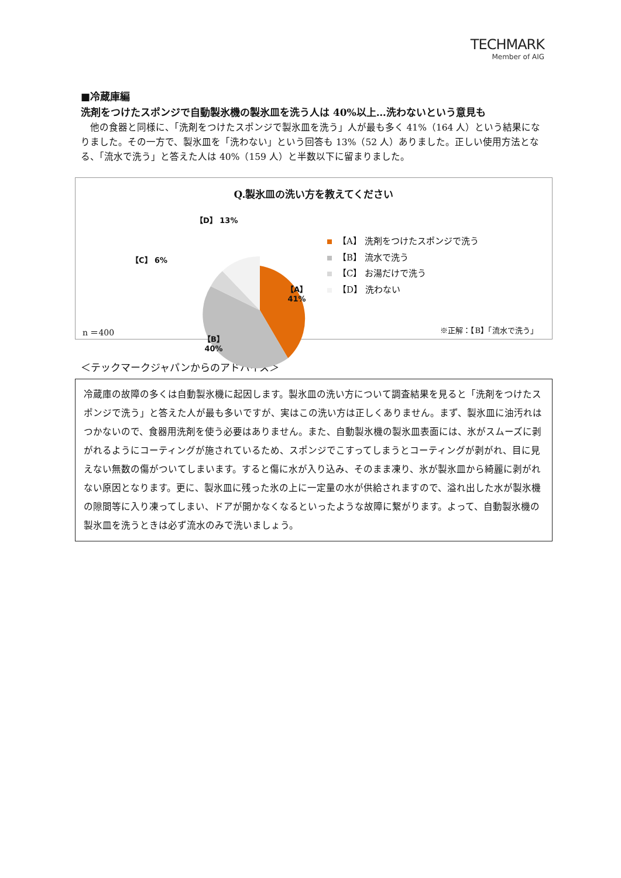TECHMARK
Member of AIG
■冷蔵庫編
洗剤をつけたスポンジで自動製氷機の製氷皿を洗う人は 40%以上…洗わないという意見も
他の食器と同様に、「洗剤をつけたスポンジで製氷皿を洗う」人が最も多く 41%（164 人）という結果になりました。その一方で、製氷皿を「洗わない」という回答も 13%（52 人）ありました。正しい使用方法となる、「流水で洗う」と答えた人は 40%（159 人）と半数以下に留まりました。
Q.製氷皿の洗い方を教えてください
【A】
41%
【B】
40%
【C】 6%
【D】 13%
【A】 洗剤をつけたスポンジで洗う
【B】 流水で洗う
【C】 お湯だけで洗う
【D】 洗わない
n ＝400 ※正解：【B】「流水で洗う」
＜テックマークジャパンからのアドバイス＞
冷蔵庫の故障の多くは自動製氷機に起因します。製氷皿の洗い方について調査結果を見ると「洗剤をつけたスポンジで洗う」と答えた人が最も多いですが、実はこの洗い方は正しくありません。まず、製氷皿に油汚れはつかないので、食器用洗剤を使う必要はありません。また、自動製氷機の製氷皿表面には、氷がスムーズに剥がれるようにコーティングが施されているため、スポンジでこすってしまうとコーティングが剥がれ、目に見えない無数の傷がついてしまいます。すると傷に水が入り込み、そのまま凍り、氷が製氷皿から綺麗に剥がれない原因となります。更に、製氷皿に残った氷の上に一定量の水が供給されますので、溢れ出した水が製氷機の隙間等に入り凍ってしまい、ドアが開かなくなるといったような故障に繋がります。よって、自動製氷機の製氷皿を洗うときは必ず流水のみで洗いましょう。